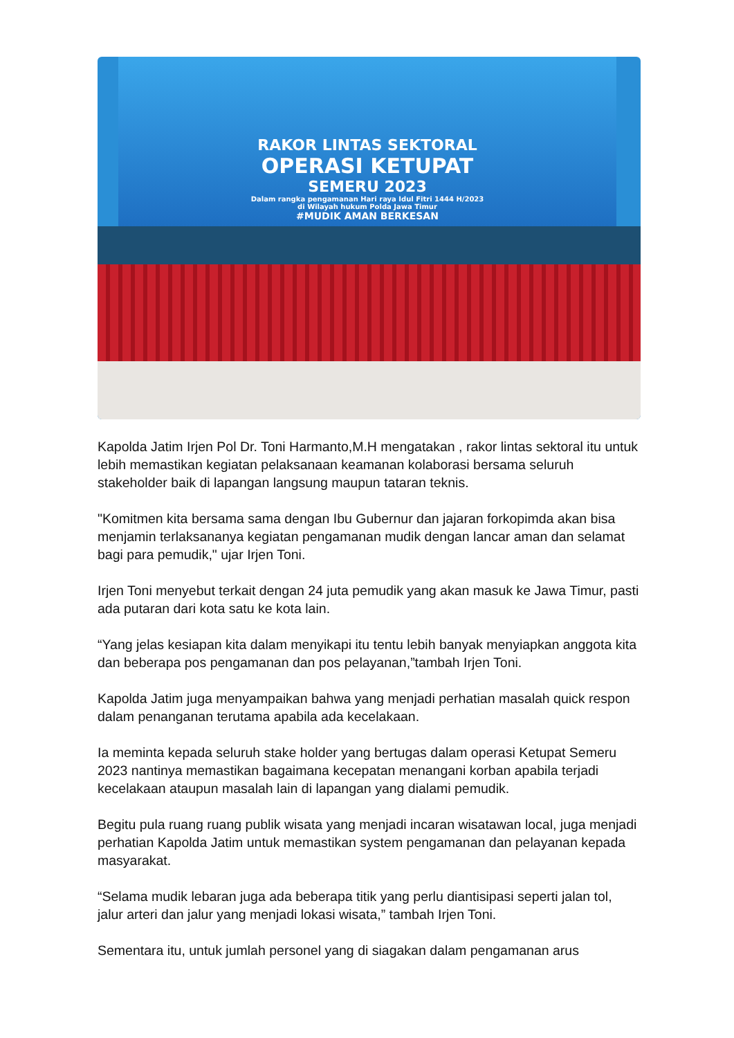RAKOR LINTAS SEKTORAL
OPERASI KETUPAT
SEMERU 2023
Dalam rangka pengamanan Hari raya Idul Fitri 1444 H/2023
di Wilayah hukum Polda Jawa Timur
#MUDIK AMAN BERKESAN
Kapolda Jatim Irjen Pol Dr. Toni Harmanto,M.H mengatakan , rakor lintas sektoral itu untuk lebih memastikan kegiatan pelaksanaan keamanan kolaborasi bersama seluruh stakeholder baik di lapangan langsung maupun tataran teknis.
"Komitmen kita bersama sama dengan Ibu Gubernur dan jajaran forkopimda akan bisa menjamin terlaksananya kegiatan pengamanan mudik dengan lancar aman dan selamat bagi para pemudik," ujar Irjen Toni.
Irjen Toni menyebut terkait dengan 24 juta pemudik yang akan masuk ke Jawa Timur, pasti ada putaran dari kota satu ke kota lain.
“Yang jelas kesiapan kita dalam menyikapi itu tentu lebih banyak menyiapkan anggota kita dan beberapa pos pengamanan dan pos pelayanan,”tambah Irjen Toni.
Kapolda Jatim juga menyampaikan bahwa yang menjadi perhatian masalah quick respon dalam penanganan terutama apabila ada kecelakaan.
Ia meminta kepada seluruh stake holder yang bertugas dalam operasi Ketupat Semeru 2023 nantinya memastikan bagaimana kecepatan menangani korban apabila terjadi kecelakaan ataupun masalah lain di lapangan yang dialami pemudik.
Begitu pula ruang ruang publik wisata yang menjadi incaran wisatawan local, juga menjadi perhatian Kapolda Jatim untuk memastikan system pengamanan dan pelayanan kepada masyarakat.
“Selama mudik lebaran juga ada beberapa titik yang perlu diantisipasi seperti jalan tol, jalur arteri dan jalur yang menjadi lokasi wisata,” tambah Irjen Toni.
Sementara itu, untuk jumlah personel yang di siagakan dalam pengamanan arus